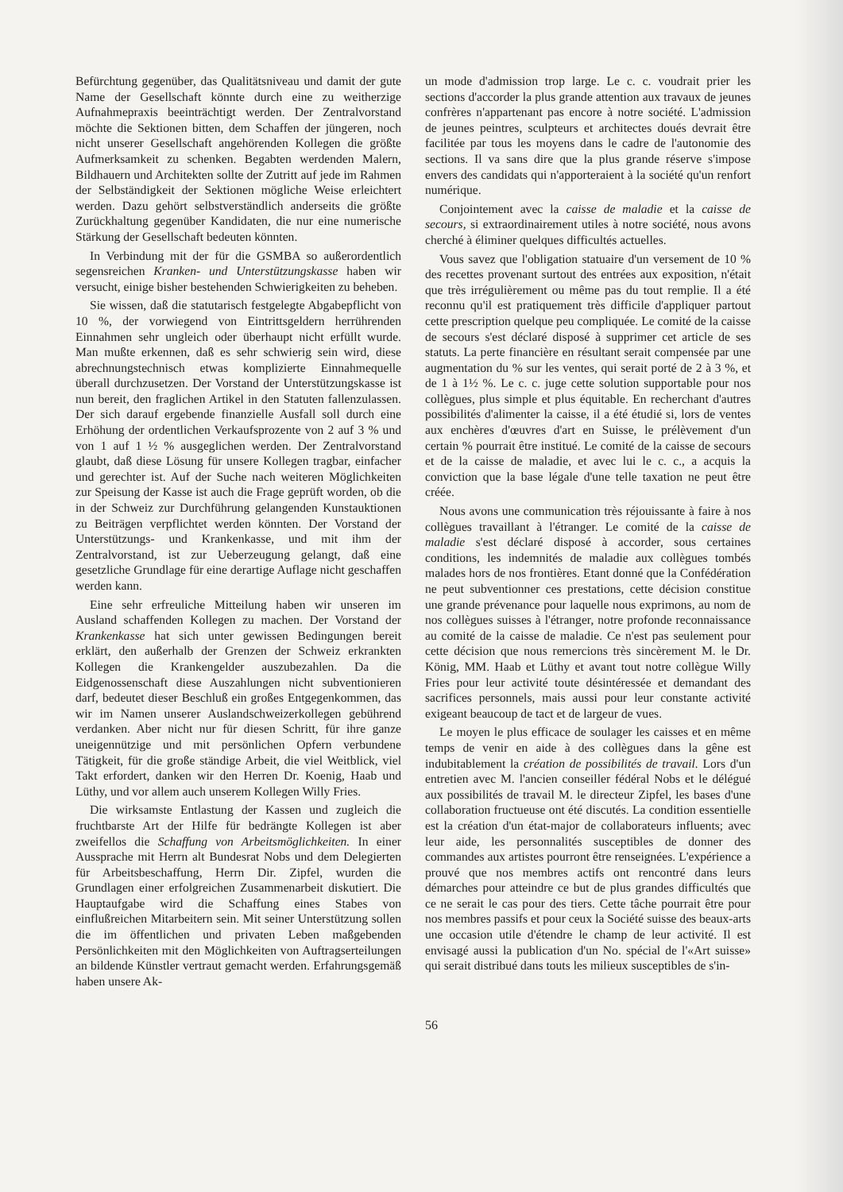Befürchtung gegenüber, das Qualitätsniveau und damit der gute Name der Gesellschaft könnte durch eine zu weitherzige Aufnahmepraxis beeinträchtigt werden. Der Zentralvorstand möchte die Sektionen bitten, dem Schaffen der jüngeren, noch nicht unserer Gesellschaft angehörenden Kollegen die größte Aufmerksamkeit zu schenken. Begabten werdenden Malern, Bildhauern und Architekten sollte der Zutritt auf jede im Rahmen der Selbständigkeit der Sektionen mögliche Weise erleichtert werden. Dazu gehört selbstverständlich anderseits die größte Zurückhaltung gegenüber Kandidaten, die nur eine numerische Stärkung der Gesellschaft bedeuten könnten.
In Verbindung mit der für die GSMBA so außerordentlich segensreichen Kranken- und Unterstützungskasse haben wir versucht, einige bisher bestehenden Schwierigkeiten zu beheben.
Sie wissen, daß die statutarisch festgelegte Abgabepflicht von 10 %, der vorwiegend von Eintrittsgeldern herrührenden Einnahmen sehr ungleich oder überhaupt nicht erfüllt wurde. Man mußte erkennen, daß es sehr schwierig sein wird, diese abrechnungstechnisch etwas komplizierte Einnahmequelle überall durchzusetzen. Der Vorstand der Unterstützungskasse ist nun bereit, den fraglichen Artikel in den Statuten fallenzulassen. Der sich darauf ergebende finanzielle Ausfall soll durch eine Erhöhung der ordentlichen Verkaufsprozente von 2 auf 3 % und von 1 auf 1 ½ % ausgeglichen werden. Der Zentralvorstand glaubt, daß diese Lösung für unsere Kollegen tragbar, einfacher und gerechter ist. Auf der Suche nach weiteren Möglichkeiten zur Speisung der Kasse ist auch die Frage geprüft worden, ob die in der Schweiz zur Durchführung gelangenden Kunstauktionen zu Beiträgen verpflichtet werden könnten. Der Vorstand der Unterstützungs- und Krankenkasse, und mit ihm der Zentralvorstand, ist zur Ueberzeugung gelangt, daß eine gesetzliche Grundlage für eine derartige Auflage nicht geschaffen werden kann.
Eine sehr erfreuliche Mitteilung haben wir unseren im Ausland schaffenden Kollegen zu machen. Der Vorstand der Krankenkasse hat sich unter gewissen Bedingungen bereit erklärt, den außerhalb der Grenzen der Schweiz erkrankten Kollegen die Krankengelder auszubezahlen. Da die Eidgenossenschaft diese Auszahlungen nicht subventionieren darf, bedeutet dieser Beschluß ein großes Entgegenkommen, das wir im Namen unserer Auslandschweizerkollegen gebührend verdanken. Aber nicht nur für diesen Schritt, für ihre ganze uneigennützige und mit persönlichen Opfern verbundene Tätigkeit, für die große ständige Arbeit, die viel Weitblick, viel Takt erfordert, danken wir den Herren Dr. Koenig, Haab und Lüthy, und vor allem auch unserem Kollegen Willy Fries.
Die wirksamste Entlastung der Kassen und zugleich die fruchtbarste Art der Hilfe für bedrängte Kollegen ist aber zweifellos die Schaffung von Arbeitsmöglichkeiten. In einer Aussprache mit Herrn alt Bundesrat Nobs und dem Delegierten für Arbeitsbeschaffung, Herrn Dir. Zipfel, wurden die Grundlagen einer erfolgreichen Zusammenarbeit diskutiert. Die Hauptaufgabe wird die Schaffung eines Stabes von einflußreichen Mitarbeitern sein. Mit seiner Unterstützung sollen die im öffentlichen und privaten Leben maßgebenden Persönlichkeiten mit den Möglichkeiten von Auftragserteilungen an bildende Künstler vertraut gemacht werden. Erfahrungsgemäß haben unsere Ak-
un mode d'admission trop large. Le c. c. voudrait prier les sections d'accorder la plus grande attention aux travaux de jeunes confrères n'appartenant pas encore à notre société. L'admission de jeunes peintres, sculpteurs et architectes doués devrait être facilitée par tous les moyens dans le cadre de l'autonomie des sections. Il va sans dire que la plus grande réserve s'impose envers des candidats qui n'apporteraient à la société qu'un renfort numérique.
Conjointement avec la caisse de maladie et la caisse de secours, si extraordinairement utiles à notre société, nous avons cherché à éliminer quelques difficultés actuelles.
Vous savez que l'obligation statuaire d'un versement de 10 % des recettes provenant surtout des entrées aux exposition, n'était que très irrégulièrement ou même pas du tout remplie. Il a été reconnu qu'il est pratiquement très difficile d'appliquer partout cette prescription quelque peu compliquée. Le comité de la caisse de secours s'est déclaré disposé à supprimer cet article de ses statuts. La perte financière en résultant serait compensée par une augmentation du % sur les ventes, qui serait porté de 2 à 3 %, et de 1 à 1½ %. Le c. c. juge cette solution supportable pour nos collègues, plus simple et plus équitable. En recherchant d'autres possibilités d'alimenter la caisse, il a été étudié si, lors de ventes aux enchères d'œuvres d'art en Suisse, le prélèvement d'un certain % pourrait être institué. Le comité de la caisse de secours et de la caisse de maladie, et avec lui le c. c., a acquis la conviction que la base légale d'une telle taxation ne peut être créée.
Nous avons une communication très réjouissante à faire à nos collègues travaillant à l'étranger. Le comité de la caisse de maladie s'est déclaré disposé à accorder, sous certaines conditions, les indemnités de maladie aux collègues tombés malades hors de nos frontières. Etant donné que la Confédération ne peut subventionner ces prestations, cette décision constitue une grande prévenance pour laquelle nous exprimons, au nom de nos collègues suisses à l'étranger, notre profonde reconnaissance au comité de la caisse de maladie. Ce n'est pas seulement pour cette décision que nous remercions très sincèrement M. le Dr. König, MM. Haab et Lüthy et avant tout notre collègue Willy Fries pour leur activité toute désintéressée et demandant des sacrifices personnels, mais aussi pour leur constante activité exigeant beaucoup de tact et de largeur de vues.
Le moyen le plus efficace de soulager les caisses et en même temps de venir en aide à des collègues dans la gêne est indubitablement la création de possibilités de travail. Lors d'un entretien avec M. l'ancien conseiller fédéral Nobs et le délégué aux possibilités de travail M. le directeur Zipfel, les bases d'une collaboration fructueuse ont été discutés. La condition essentielle est la création d'un état-major de collaborateurs influents; avec leur aide, les personnalités susceptibles de donner des commandes aux artistes pourront être renseignées. L'expérience a prouvé que nos membres actifs ont rencontré dans leurs démarches pour atteindre ce but de plus grandes difficultés que ce ne serait le cas pour des tiers. Cette tâche pourrait être pour nos membres passifs et pour ceux la Société suisse des beaux-arts une occasion utile d'étendre le champ de leur activité. Il est envisagé aussi la publication d'un No. spécial de l'«Art suisse» qui serait distribué dans touts les milieux susceptibles de s'in-
56